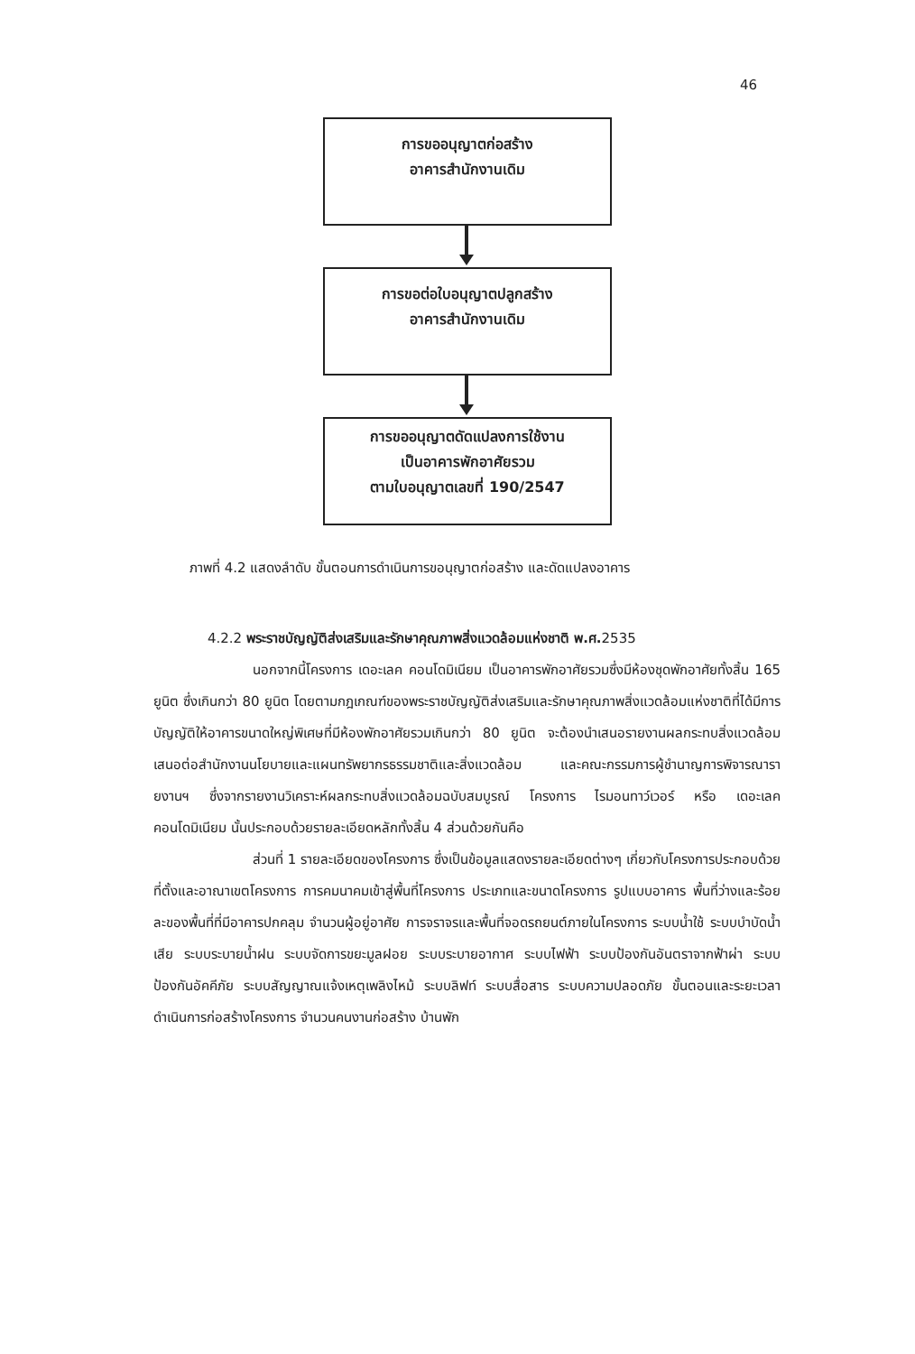46
การขออนุญาตก่อสร้าง
อาคารสำนักงานเดิม
การขอต่อใบอนุญาตปลูกสร้าง
อาคารสำนักงานเดิม
การขออนุญาตดัดแปลงการใช้งาน
เป็นอาคารพักอาศัยรวม
ตามใบอนุญาตเลขที่ 190/2547
ภาพที่ 4.2 แสดงลำดับ ขั้นตอนการดำเนินการขอนุญาตก่อสร้าง และดัดแปลงอาคาร
4.2.2 พระราชบัญญัติส่งเสริมและรักษาคุณภาพสิ่งแวดล้อมแห่งชาติ พ.ศ. 2535
นอกจากนี้โครงการ เดอะเลค คอนโดมิเนียม เป็นอาคารพักอาศัยรวมซึ่งมีห้องชุดพักอาศัยทั้งสิ้น 165 ยูนิต ซึ่งเกินกว่า 80 ยูนิต โดยตามกฎเกณฑ์ของพระราชบัญญัติส่งเสริมและรักษาคุณภาพสิ่งแวดล้อมแห่งชาติที่ได้มีการบัญญัติให้อาคารขนาดใหญ่พิเศษที่มีห้องพักอาศัยรวมเกินกว่า 80 ยูนิต จะต้องนำเสนอรายงานผลกระทบสิ่งแวดล้อมเสนอต่อสำนักงานนโยบายและแผนทรัพยากรธรรมชาติและสิ่งแวดล้อม และคณะกรรมการผู้ชำนาญการพิจารณารายงานฯ ซึ่งจากรายงานวิเคราะห์ผลกระทบสิ่งแวดล้อมฉบับสมบูรณ์ โครงการ ไรมอนทาว์เวอร์ หรือ เดอะเลค คอนโดมิเนียม นั้นประกอบด้วยรายละเอียดหลักทั้งสิ้น 4 ส่วนด้วยกันคือ
ส่วนที่ 1 รายละเอียดของโครงการ ซึ่งเป็นข้อมูลแสดงรายละเอียดต่างๆ เกี่ยวกับโครงการประกอบด้วย ที่ตั้งและอาณาเขตโครงการ การคมนาคมเข้าสู่พื้นที่โครงการ ประเภทและขนาดโครงการ รูปแบบอาคาร พื้นที่ว่างและร้อยละของพื้นที่ที่มีอาคารปกคลุม จำนวนผู้อยู่อาศัย การจราจรและพื้นที่จอดรถยนต์ภายในโครงการ ระบบน้ำใช้ ระบบบำบัดน้ำเสีย ระบบระบายน้ำฝน ระบบจัดการขยะมูลฝอย ระบบระบายอากาศ ระบบไฟฟ้า ระบบป้องกันอันตราจากฟ้าผ่า ระบบป้องกันอัคคีภัย ระบบสัญญาณแจ้งเหตุเพลิงไหม้ ระบบลิฟท์ ระบบสื่อสาร ระบบความปลอดภัย ขั้นตอนและระยะเวลาดำเนินการก่อสร้างโครงการ จำนวนคนงานก่อสร้าง บ้านพัก